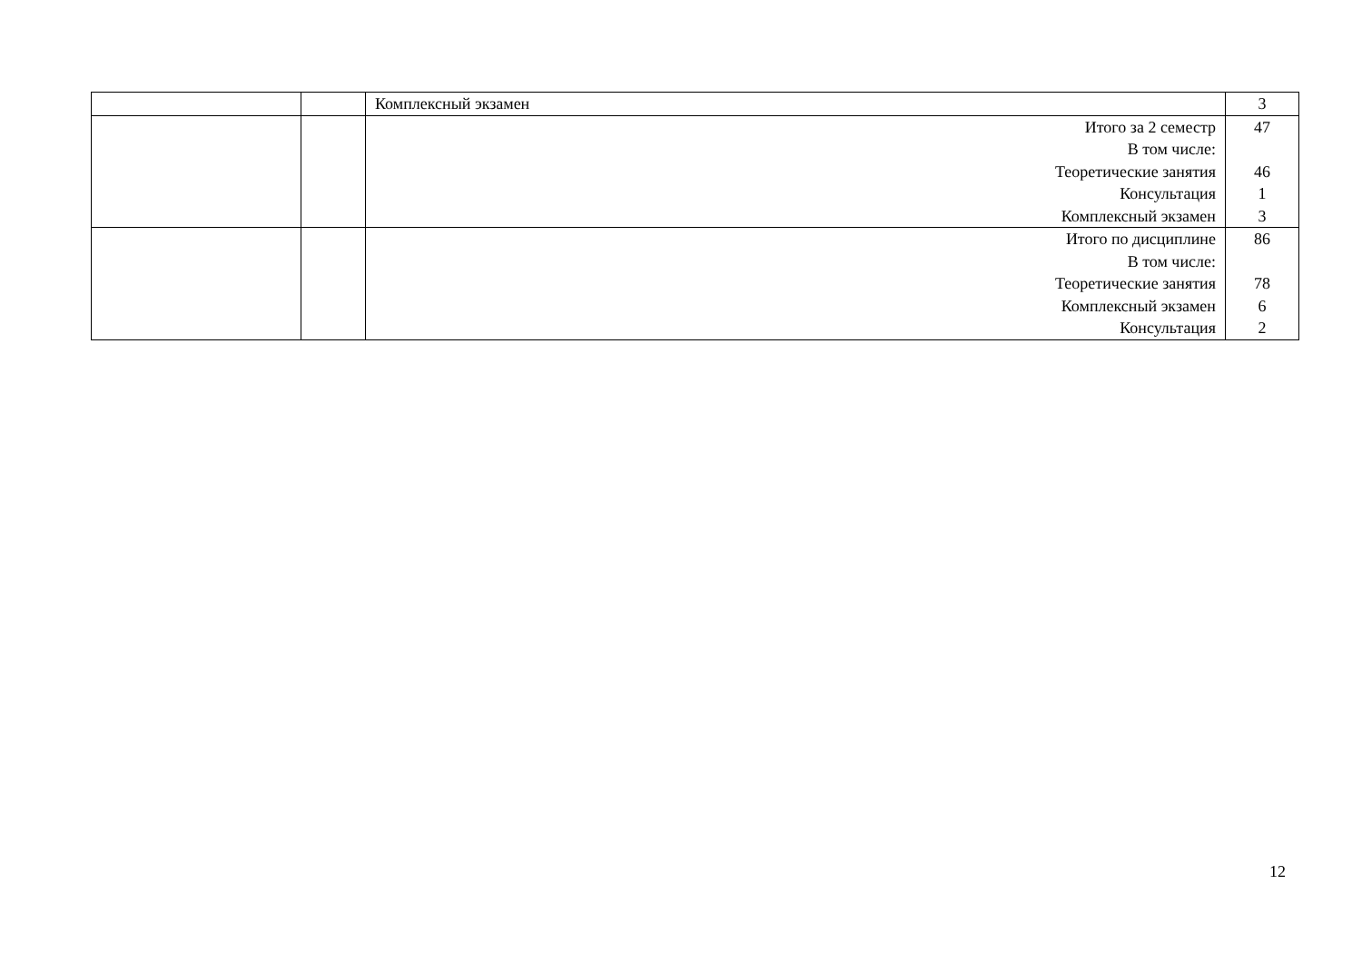| | | Комплексный экзамен | 3 |
| | | Итого за 2 семестр В том числе: Теоретические занятия Консультация Комплексный экзамен | 47 46 1 3 |
| | | Итого по дисциплине В том числе: Теоретические занятия Комплексный экзамен Консультация | 86 78 6 2 |
12